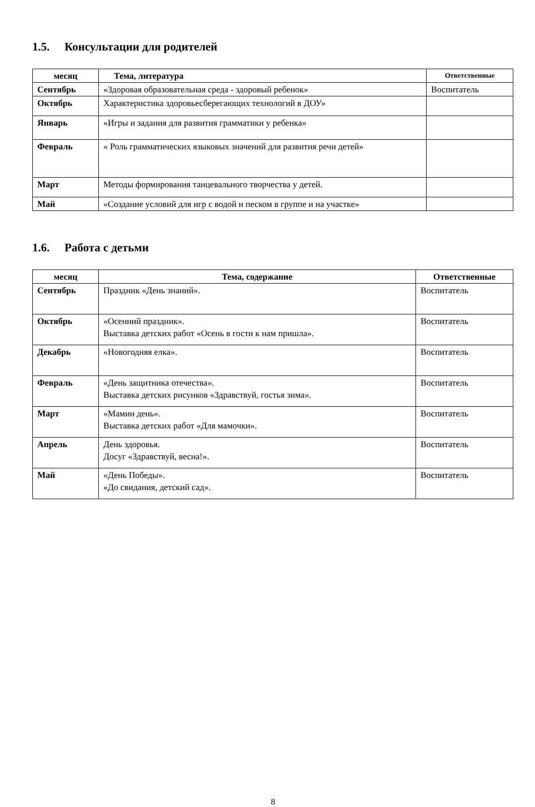1.5. Консультации для родителей
| месяц | Тема, литература | Ответственные |
| --- | --- | --- |
| Сентябрь | «Здоровая образовательная среда - здоровый ребенок» | Воспитатель |
| Октябрь | Характеристика здоровьесберегающих технологий в ДОУ» | |
| Январь | «Игры и задания для развития грамматики у ребенка» | |
| Февраль | « Роль грамматических языковых значений для развития речи детей» | |
| Март | Методы формирования танцевального творчества у детей. | |
| Май | «Создание условий для игр с водой и песком в группе и на участке» | |
1.6. Работа с детьми
| месяц | Тема, содержание | Ответственные |
| --- | --- | --- |
| Сентябрь | Праздник «День знаний». | Воспитатель |
| Октябрь | «Осенний праздник». Выставка детских работ «Осень в гости к нам пришла». | Воспитатель |
| Декабрь | «Новогодняя елка». | Воспитатель |
| Февраль | «День защитника отечества». Выставка детских рисунков «Здравствуй, гостья зима». | Воспитатель |
| Март | «Мамин день». Выставка детских работ «Для мамочки». | Воспитатель |
| Апрель | День здоровья. Досуг «Здравствуй, весна!». | Воспитатель |
| Май | «День Победы». «До свидания, детский сад». | Воспитатель |
8